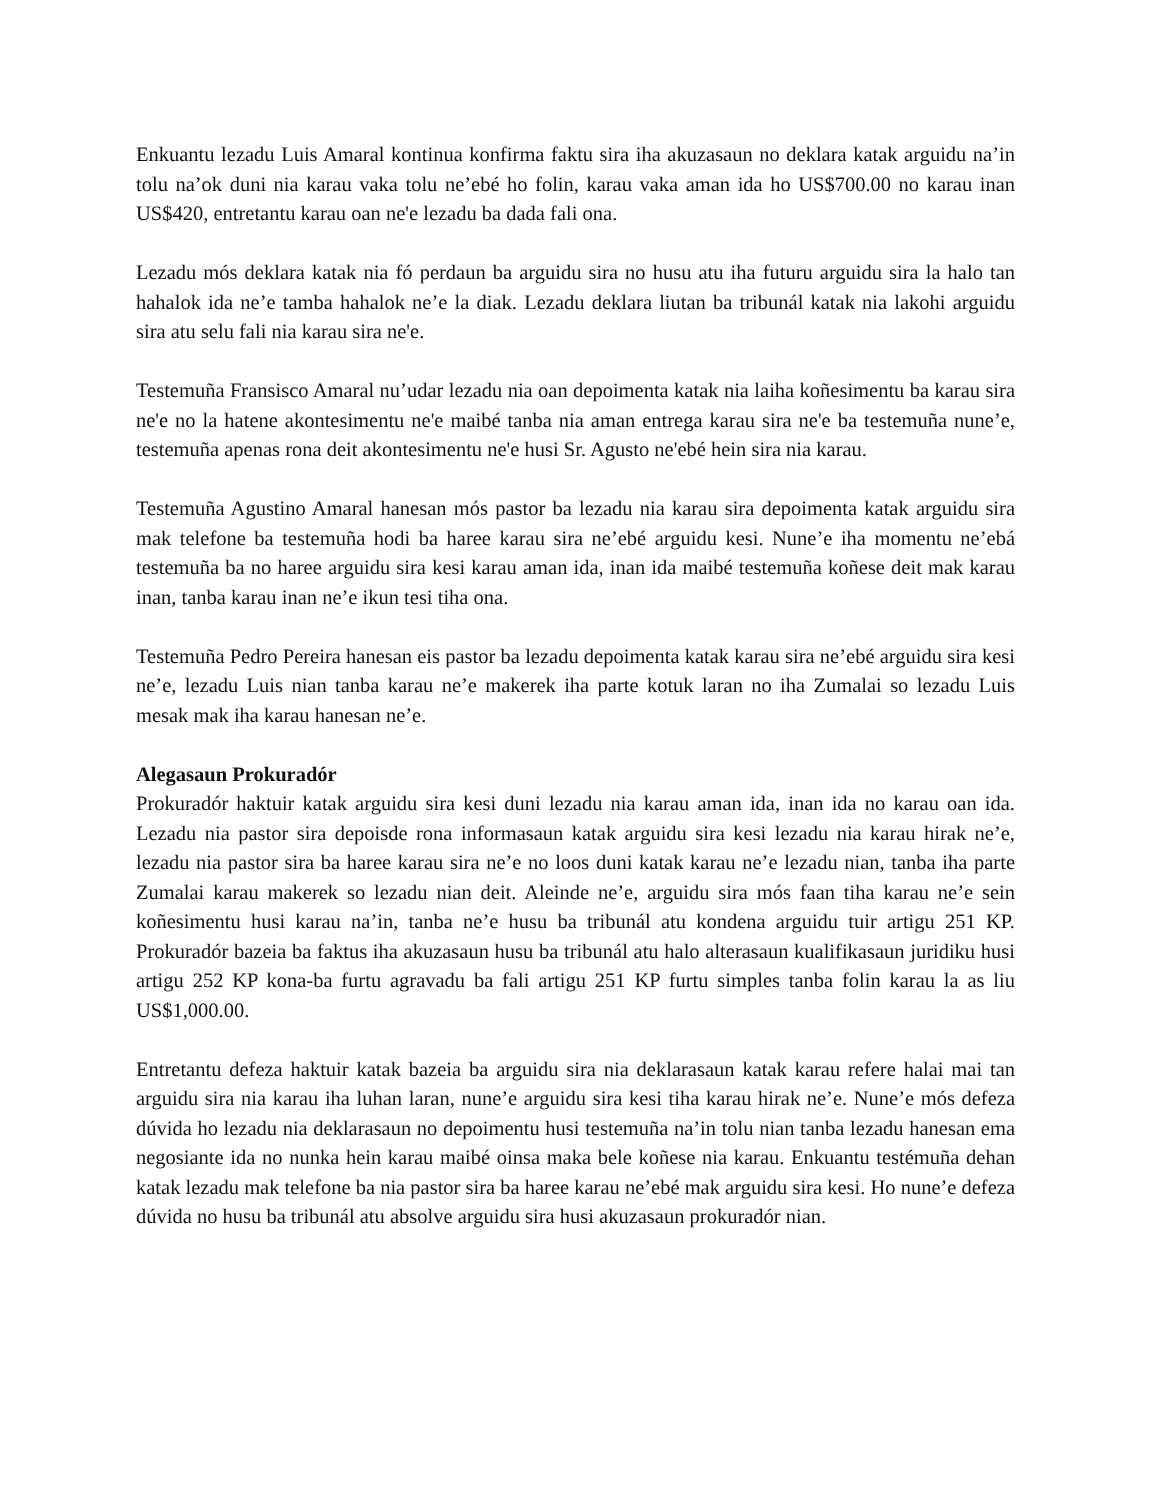Enkuantu lezadu Luis Amaral kontinua konfirma faktu sira iha akuzasaun no deklara katak arguidu na’in tolu na’ok duni nia karau vaka tolu ne’ebé ho folin, karau vaka aman ida ho US$700.00 no karau inan US$420, entretantu karau oan ne'e lezadu ba dada fali ona.
Lezadu mós deklara katak nia fó perdaun ba arguidu sira no husu atu iha futuru arguidu sira la halo tan hahalok ida ne’e tamba hahalok ne’e la diak. Lezadu deklara liutan ba tribunál katak nia lakohi arguidu sira atu selu fali nia karau sira ne'e.
Testemuña Fransisco Amaral nu’udar lezadu nia oan depoimenta katak nia laiha koñesimentu ba karau sira ne'e no la hatene akontesimentu ne'e maibé tanba nia aman entrega karau sira ne'e ba testemuña nune’e, testemuña apenas rona deit akontesimentu ne'e husi Sr. Agusto ne'ebé hein sira nia karau.
Testemuña Agustino Amaral hanesan mós pastor ba lezadu nia karau sira depoimenta katak arguidu sira mak telefone ba testemuña hodi ba haree karau sira ne’ebé arguidu kesi. Nune’e iha momentu ne’ebá testemuña ba no haree arguidu sira kesi karau aman ida, inan ida maibé testemuña koñese deit mak karau inan, tanba karau inan ne’e ikun tesi tiha ona.
Testemuña Pedro Pereira hanesan eis pastor ba lezadu depoimenta katak karau sira ne’ebé arguidu sira kesi ne’e, lezadu Luis nian tanba karau ne’e makerek iha parte kotuk laran no iha Zumalai so lezadu Luis mesak mak iha karau hanesan ne’e.
Alegasaun Prokuradór
Prokuradór haktuir katak arguidu sira kesi duni lezadu nia karau aman ida, inan ida no karau oan ida. Lezadu nia pastor sira depoisde rona informasaun katak arguidu sira kesi lezadu nia karau hirak ne’e, lezadu nia pastor sira ba haree karau sira ne’e no loos duni katak karau ne’e lezadu nian, tanba iha parte Zumalai karau makerek so lezadu nian deit. Aleinde ne’e, arguidu sira mós faan tiha karau ne’e sein koñesimentu husi karau na’in, tanba ne’e husu ba tribunál atu kondena arguidu tuir artigu 251 KP. Prokuradór bazeia ba faktus iha akuzasaun husu ba tribunál atu halo alterasaun kualifikasaun juridiku husi artigu 252 KP kona-ba furtu agravadu ba fali artigu 251 KP furtu simples tanba folin karau la as liu US$1,000.00.
Entretantu defeza haktuir katak bazeia ba arguidu sira nia deklarasaun katak karau refere halai mai tan arguidu sira nia karau iha luhan laran, nune’e arguidu sira kesi tiha karau hirak ne’e. Nune’e mós defeza dúvida ho lezadu nia deklarasaun no depoimentu husi testemuña na’in tolu nian tanba lezadu hanesan ema negosiante ida no nunka hein karau maibé oinsa maka bele koñese nia karau. Enkuantu testémuña dehan katak lezadu mak telefone ba nia pastor sira ba haree karau ne’ebé mak arguidu sira kesi. Ho nune’e defeza dúvida no husu ba tribunál atu absolve arguidu sira husi akuzasaun prokuradór nian.